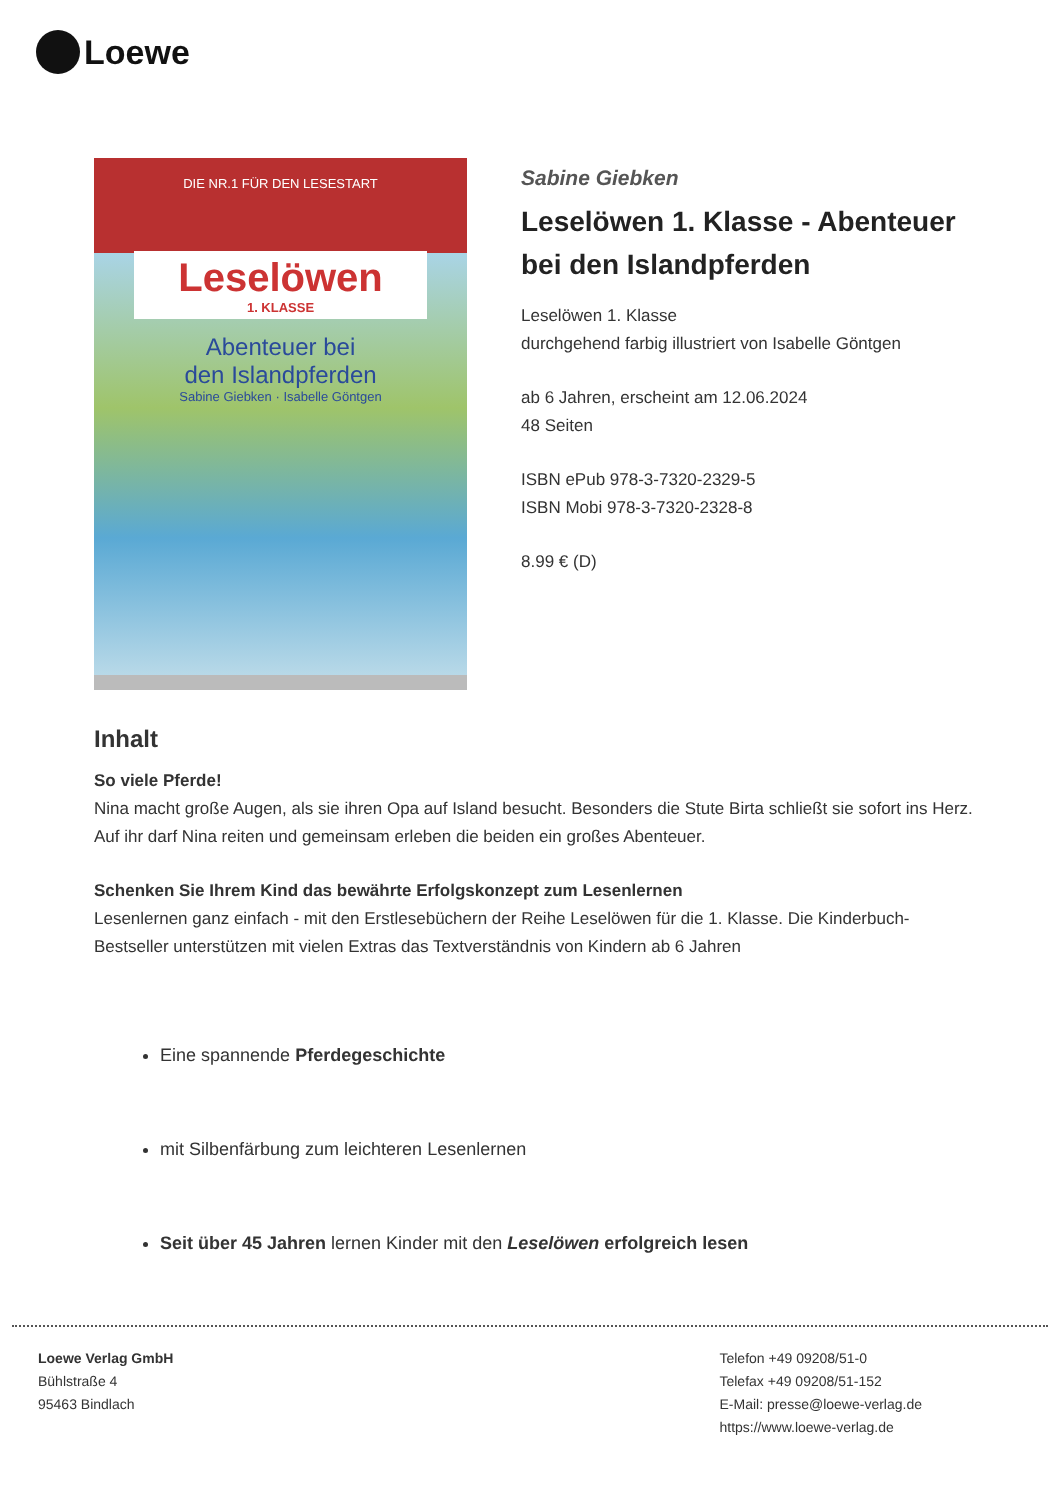Loewe
DIE NR.1 FÜR DEN LESESTART
Leselöwen
1. KLASSE
Abenteuer bei
den Islandpferden
Sabine Giebken · Isabelle Göntgen
Sabine Giebken
Leselöwen 1. Klasse - Abenteuer bei den Islandpferden
Leselöwen 1. Klasse
durchgehend farbig illustriert von Isabelle Göntgen
ab 6 Jahren, erscheint am 12.06.2024
48 Seiten
ISBN ePub 978-3-7320-2329-5
ISBN Mobi 978-3-7320-2328-8
8.99 € (D)
Inhalt
So viele Pferde!
Nina macht große Augen, als sie ihren Opa auf Island besucht. Besonders die Stute Birta schließt sie sofort ins Herz. Auf ihr darf Nina reiten und gemeinsam erleben die beiden ein großes Abenteuer.
Schenken Sie Ihrem Kind das bewährte Erfolgskonzept zum Lesenlernen
Lesenlernen ganz einfach - mit den Erstlesebüchern der Reihe Leselöwen für die 1. Klasse. Die Kinderbuch-Bestseller unterstützen mit vielen Extras das Textverständnis von Kindern ab 6 Jahren
Eine spannende Pferdegeschichte
mit Silbenfärbung zum leichteren Lesenlernen
Seit über 45 Jahren lernen Kinder mit den Leselöwen erfolgreich lesen
Loewe Verlag GmbH
Bühlstraße 4
95463 Bindlach
Telefon +49 09208/51-0
Telefax +49 09208/51-152
E-Mail: presse@loewe-verlag.de
https://www.loewe-verlag.de